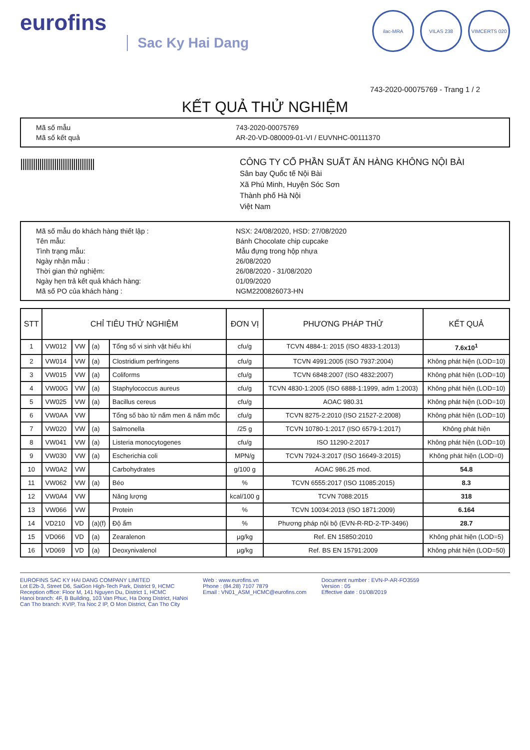eurofins
Sac Ky Hai Dang
ilac-MRA VILAS 238 VIMCERTS 020
743-2020-00075769 - Trang 1 / 2
KẾT QUẢ THỬ NGHIỆM
Mã số mẫu 743-2020-00075769
Mã số kết quả AR-20-VD-080009-01-VI / EUVNHC-00111370
|||||||||||||||||||||||||||||||||||
CÔNG TY CỔ PHẦN SUẤT ĂN HÀNG KHÔNG NỘI BÀI
Sân bay Quốc tế Nội Bài
Xã Phú Minh, Huyện Sóc Sơn
Thành phố Hà Nội
Việt Nam
Mã số mẫu do khách hàng thiết lập : NSX: 24/08/2020, HSD: 27/08/2020
Tên mẫu: Bánh Chocolate chip cupcake
Tình trạng mẫu: Mẫu đựng trong hộp nhựa
Ngày nhận mẫu : 26/08/2020
Thời gian thử nghiệm: 26/08/2020 - 31/08/2020
Ngày hẹn trả kết quả khách hàng: 01/09/2020
Mã số PO của khách hàng : NGM2200826073-HN
| STT | CHỈ TIÊU THỬ NGHIỆM | | | | ĐƠN VỊ | PHƯƠNG PHÁP THỬ | KẾT QUẢ |
| --- | --- | --- | --- | --- | --- | --- | --- |
| 1 | VW012 | VW | (a) | Tổng số vi sinh vật hiếu khí | cfu/g | TCVN 4884-1: 2015 (ISO 4833-1:2013) | 7.6x10<sup>1</sup> |
| 2 | VW014 | VW | (a) | Clostridium perfringens | cfu/g | TCVN 4991:2005 (ISO 7937:2004) | Không phát hiện (LOD=10) |
| 3 | VW015 | VW | (a) | Coliforms | cfu/g | TCVN 6848:2007 (ISO 4832:2007) | Không phát hiện (LOD=10) |
| 4 | VW00G | VW | (a) | Staphylococcus aureus | cfu/g | TCVN 4830-1:2005 (ISO 6888-1:1999, adm 1:2003) | Không phát hiện (LOD=10) |
| 5 | VW025 | VW | (a) | Bacillus cereus | cfu/g | AOAC 980.31 | Không phát hiện (LOD=10) |
| 6 | VW0AA | VW | | Tổng số bào tử nấm men & nấm mốc | cfu/g | TCVN 8275-2:2010 (ISO 21527-2:2008) | Không phát hiện (LOD=10) |
| 7 | VW020 | VW | (a) | Salmonella | /25 g | TCVN 10780-1:2017 (ISO 6579-1:2017) | Không phát hiện |
| 8 | VW041 | VW | (a) | Listeria monocytogenes | cfu/g | ISO 11290-2:2017 | Không phát hiện (LOD=10) |
| 9 | VW030 | VW | (a) | Escherichia coli | MPN/g | TCVN 7924-3:2017 (ISO 16649-3:2015) | Không phát hiện (LOD=0) |
| 10 | VW0A2 | VW | | Carbohydrates | g/100 g | AOAC 986.25 mod. | 54.8 |
| 11 | VW062 | VW | (a) | Béo | % | TCVN 6555:2017 (ISO 11085:2015) | 8.3 |
| 12 | VW0A4 | VW | | Năng lượng | kcal/100 g | TCVN 7088:2015 | 318 |
| 13 | VW066 | VW | | Protein | % | TCVN 10034:2013 (ISO 1871:2009) | 6.164 |
| 14 | VD210 | VD | (a)(f) | Độ ẩm | % | Phương pháp nội bộ (EVN-R-RD-2-TP-3496) | 28.7 |
| 15 | VD066 | VD | (a) | Zearalenon | µg/kg | Ref. EN 15850:2010 | Không phát hiện (LOD=5) |
| 16 | VD069 | VD | (a) | Deoxynivalenol | µg/kg | Ref. BS EN 15791:2009 | Không phát hiện (LOD=50) |
EUROFINS SAC KY HAI DANG COMPANY LIMITED
Lot E2b-3, Street D6, SaiGon High-Tech Park, District 9, HCMC
Reception office: Floor M, 141 Nguyen Du, District 1, HCMC
Hanoi branch: 4F, B Building, 103 Van Phuc, Ha Dong District, HaNoi
Can Tho branch: KVIP, Tra Noc 2 IP, O Mon District, Can Tho City
Web : www.eurofins.vn
Phone : (84.28) 7107 7879
Email : VN01_ASM_HCMC@eurofins.com
Document number : EVN-P-AR-FO3559
Version : 05
Effective date : 01/08/2019